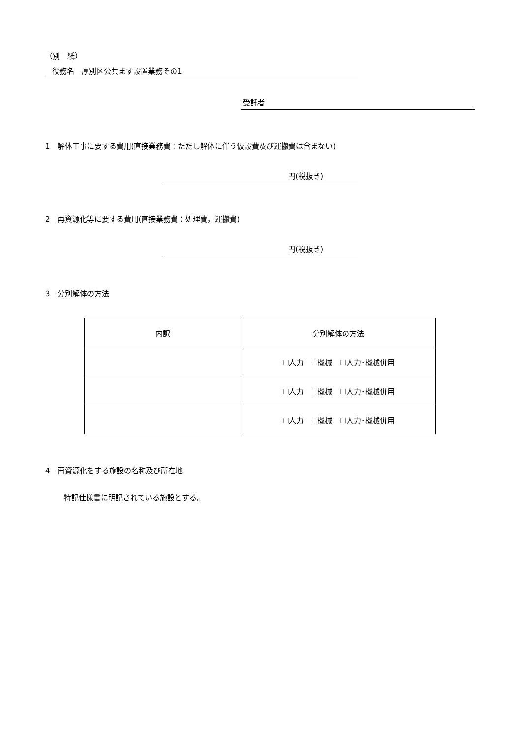（別　紙）
役務名　厚別区公共ます設置業務その1
受託者
1　解体工事に要する費用(直接業務費：ただし解体に伴う仮設費及び運搬費は含まない)
円(税抜き)
2　再資源化等に要する費用(直接業務費：処理費，運搬費)
円(税抜き)
3　分別解体の方法
| 内訳 | 分別解体の方法 |
| | ☐人力 ☐機械 ☐人力･機械併用 |
| | ☐人力 ☐機械 ☐人力･機械併用 |
| | ☐人力 ☐機械 ☐人力･機械併用 |
4　再資源化をする施設の名称及び所在地
特記仕様書に明記されている施設とする。